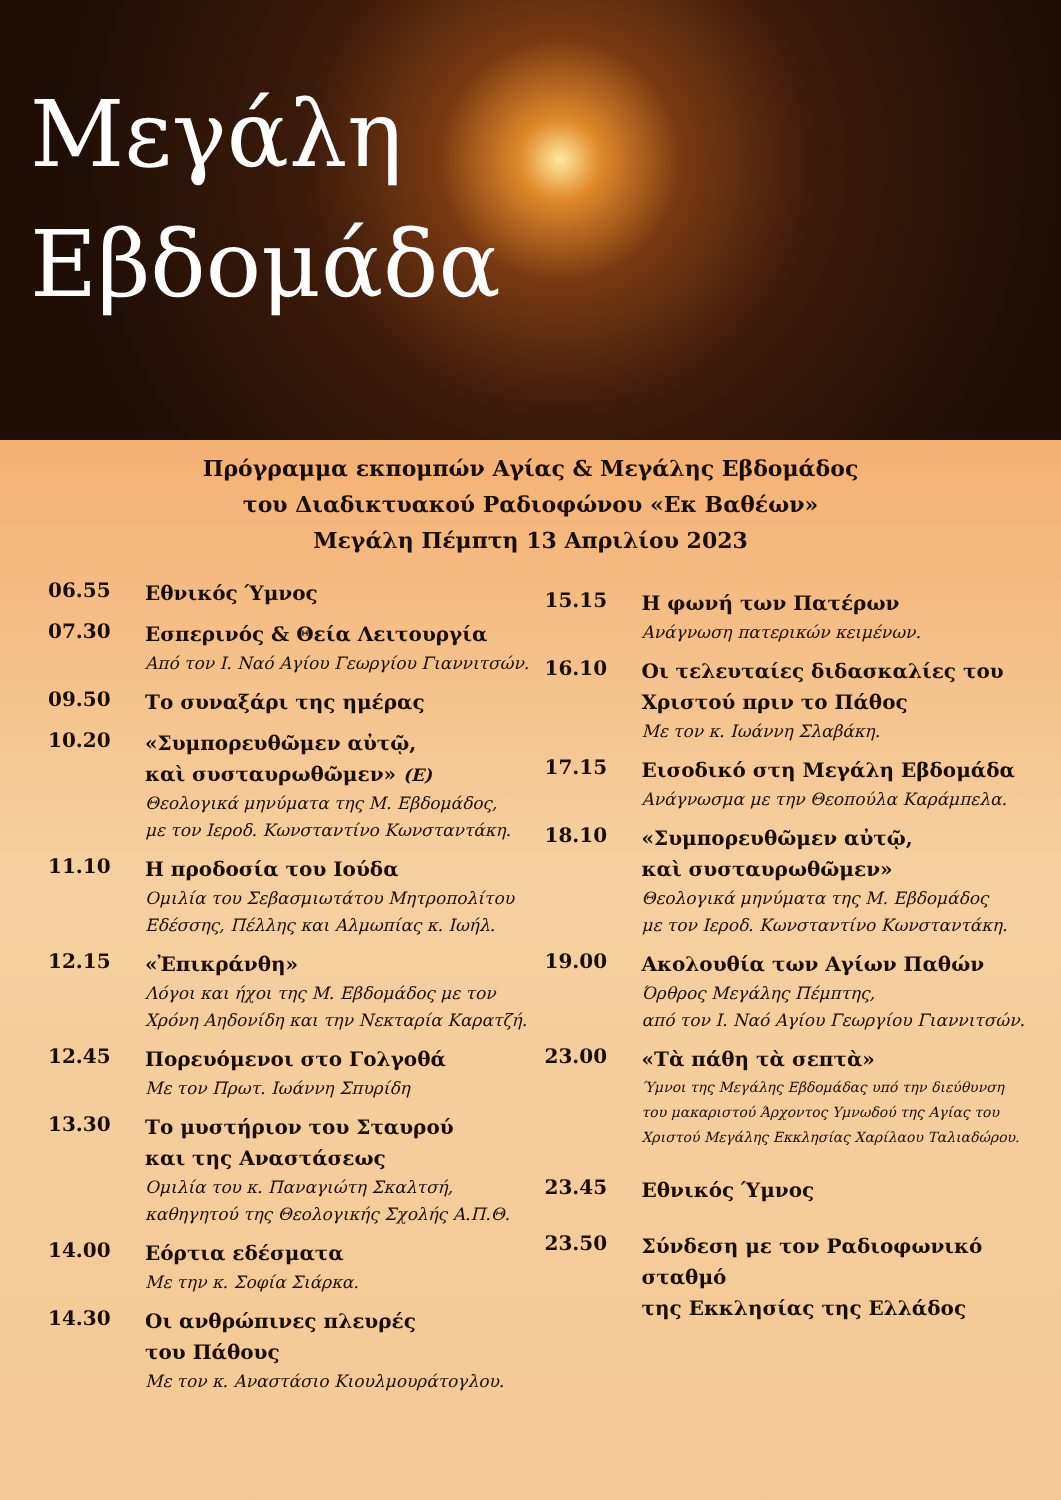Μεγάλη
Εβδομάδα
Πρόγραμμα εκπομπών Αγίας & Μεγάλης Εβδομάδος
του Διαδικτυακού Ραδιοφώνου «Εκ Βαθέων»
Μεγάλη Πέμπτη 13 Απριλίου 2023
06.55
Εθνικός Ύμνος
07.30
Εσπερινός & Θεία Λειτουργία
Από τον Ι. Ναό Αγίου Γεωργίου Γιαννιτσών.
09.50
Το συναξάρι της ημέρας
10.20
«Συμπορευθῶμεν αὐτῷ,
καὶ συσταυρωθῶμεν» (Ε)
Θεολογικά μηνύματα της Μ. Εβδομάδος,
με τον Ιεροδ. Κωνσταντίνο Κωνσταντάκη.
11.10
Η προδοσία του Ιούδα
Ομιλία του Σεβασμιωτάτου Μητροπολίτου
Εδέσσης, Πέλλης και Αλμωπίας κ. Ιωήλ.
12.15
«Ἐπικράνθη»
Λόγοι και ήχοι της Μ. Εβδομάδος με τον
Χρόνη Αηδονίδη και την Νεκταρία Καρατζή.
12.45
Πορευόμενοι στο Γολγοθά
Με τον Πρωτ. Ιωάννη Σπυρίδη
13.30
Το μυστήριον του Σταυρού
και της Αναστάσεως
Ομιλία του κ. Παναγιώτη Σκαλτσή,
καθηγητού της Θεολογικής Σχολής Α.Π.Θ.
14.00
Εόρτια εδέσματα
Με την κ. Σοφία Σιάρκα.
14.30
Οι ανθρώπινες πλευρές
του Πάθους
Με τον κ. Αναστάσιο Κιουλμουράτογλου.
15.15
Η φωνή των Πατέρων
Ανάγνωση πατερικών κειμένων.
16.10
Οι τελευταίες διδασκαλίες του
Χριστού πριν το Πάθος
Με τον κ. Ιωάννη Σλαβάκη.
17.15
Εισοδικό στη Μεγάλη Εβδομάδα
Ανάγνωσμα με την Θεοπούλα Καράμπελα.
18.10
«Συμπορευθῶμεν αὐτῷ,
καὶ συσταυρωθῶμεν»
Θεολογικά μηνύματα της Μ. Εβδομάδος
με τον Ιεροδ. Κωνσταντίνο Κωνσταντάκη.
19.00
Ακολουθία των Αγίων Παθών
Όρθρος Μεγάλης Πέμπτης,
από τον Ι. Ναό Αγίου Γεωργίου Γιαννιτσών.
23.00
«Τὰ πάθη τὰ σεπτὰ»
Ύμνοι της Μεγάλης Εβδομάδας υπό την διεύθυνση
του μακαριστού Άρχοντος Υμνωδού της Αγίας του
Χριστού Μεγάλης Εκκλησίας Χαρίλαου Ταλιαδώρου.
23.45
Εθνικός Ύμνος
23.50
Σύνδεση με τον Ραδιοφωνικό σταθμό
της Εκκλησίας της Ελλάδος